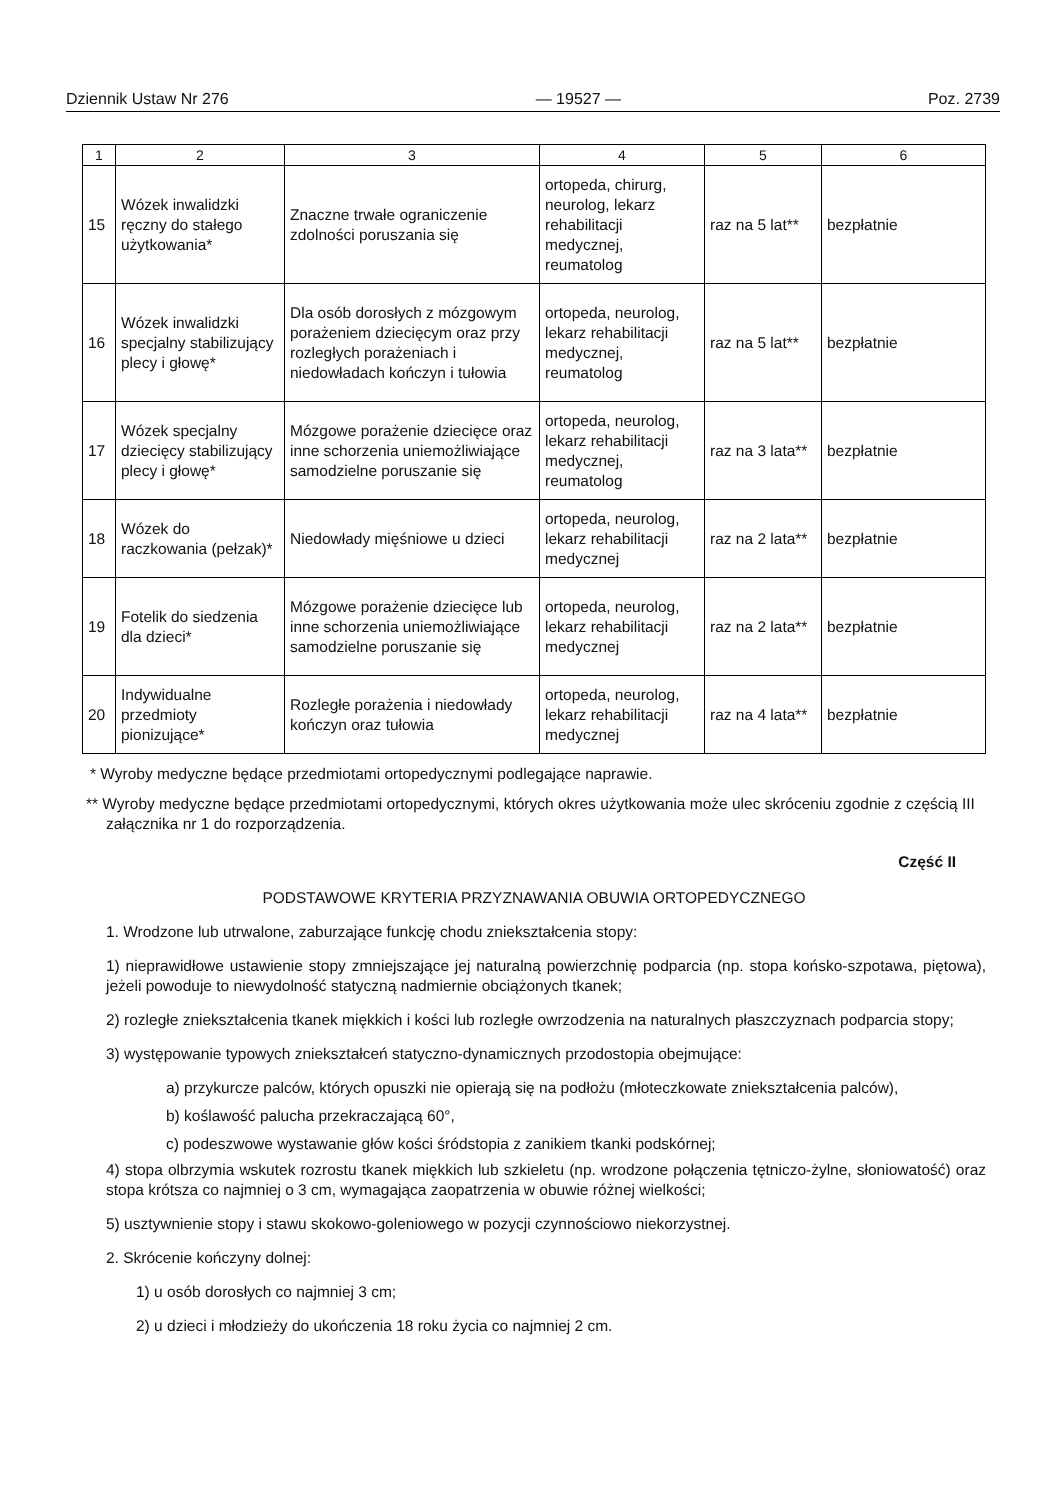Dziennik Ustaw Nr 276 — 19527 — Poz. 2739
| 1 | 2 | 3 | 4 | 5 | 6 |
| --- | --- | --- | --- | --- | --- |
| 15 | Wózek inwalidzki ręczny do stałego użytkowania* | Znaczne trwałe ograniczenie zdolności poruszania się | ortopeda, chirurg, neurolog, lekarz rehabilitacji medycznej, reumatolog | raz na 5 lat** | bezpłatnie |
| 16 | Wózek inwalidzki specjalny stabilizujący plecy i głowę* | Dla osób dorosłych z mózgowym porażeniem dziecięcym oraz przy rozległych porażeniach i niedowładach kończyn i tułowia | ortopeda, neurolog, lekarz rehabilitacji medycznej, reumatolog | raz na 5 lat** | bezpłatnie |
| 17 | Wózek specjalny dziecięcy stabilizujący plecy i głowę* | Mózgowe porażenie dziecięce oraz inne schorzenia uniemożliwiające samodzielne poruszanie się | ortopeda, neurolog, lekarz rehabilitacji medycznej, reumatolog | raz na 3 lata** | bezpłatnie |
| 18 | Wózek do raczkowania (pełzak)* | Niedowłady mięśniowe u dzieci | ortopeda, neurolog, lekarz rehabilitacji medycznej | raz na 2 lata** | bezpłatnie |
| 19 | Fotelik do siedzenia dla dzieci* | Mózgowe porażenie dziecięce lub inne schorzenia uniemożliwiające samodzielne poruszanie się | ortopeda, neurolog, lekarz rehabilitacji medycznej | raz na 2 lata** | bezpłatnie |
| 20 | Indywidualne przedmioty pionizujące* | Rozległe porażenia i niedowłady kończyn oraz tułowia | ortopeda, neurolog, lekarz rehabilitacji medycznej | raz na 4 lata** | bezpłatnie |
* Wyroby medyczne będące przedmiotami ortopedycznymi podlegające naprawie.
** Wyroby medyczne będące przedmiotami ortopedycznymi, których okres użytkowania może ulec skróceniu zgodnie z częścią III załącznika nr 1 do rozporządzenia.
Część II
PODSTAWOWE KRYTERIA PRZYZNAWANIA OBUWIA ORTOPEDYCZNEGO
1. Wrodzone lub utrwalone, zaburzające funkcję chodu zniekształcenia stopy:
1) nieprawidłowe ustawienie stopy zmniejszające jej naturalną powierzchnię podparcia (np. stopa końsko-szpotawa, piętowa), jeżeli powoduje to niewydolność statyczną nadmiernie obciążonych tkanek;
2) rozległe zniekształcenia tkanek miękkich i kości lub rozległe owrzodzenia na naturalnych płaszczyznach podparcia stopy;
3) występowanie typowych zniekształceń statyczno-dynamicznych przodostopia obejmujące:
a) przykurcze palców, których opuszki nie opierają się na podłożu (młoteczkowate zniekształcenia palców),
b) koślawość palucha przekraczającą 60°,
c) podeszwowe wystawanie głów kości śródstopia z zanikiem tkanki podskórnej;
4) stopa olbrzymia wskutek rozrostu tkanek miękkich lub szkieletu (np. wrodzone połączenia tętniczo-żylne, słoniowatość) oraz stopa krótsza co najmniej o 3 cm, wymagająca zaopatrzenia w obuwie różnej wielkości;
5) usztywnienie stopy i stawu skokowo-goleniowego w pozycji czynnościowo niekorzystnej.
2. Skrócenie kończyny dolnej:
1) u osób dorosłych co najmniej 3 cm;
2) u dzieci i młodzieży do ukończenia 18 roku życia co najmniej 2 cm.